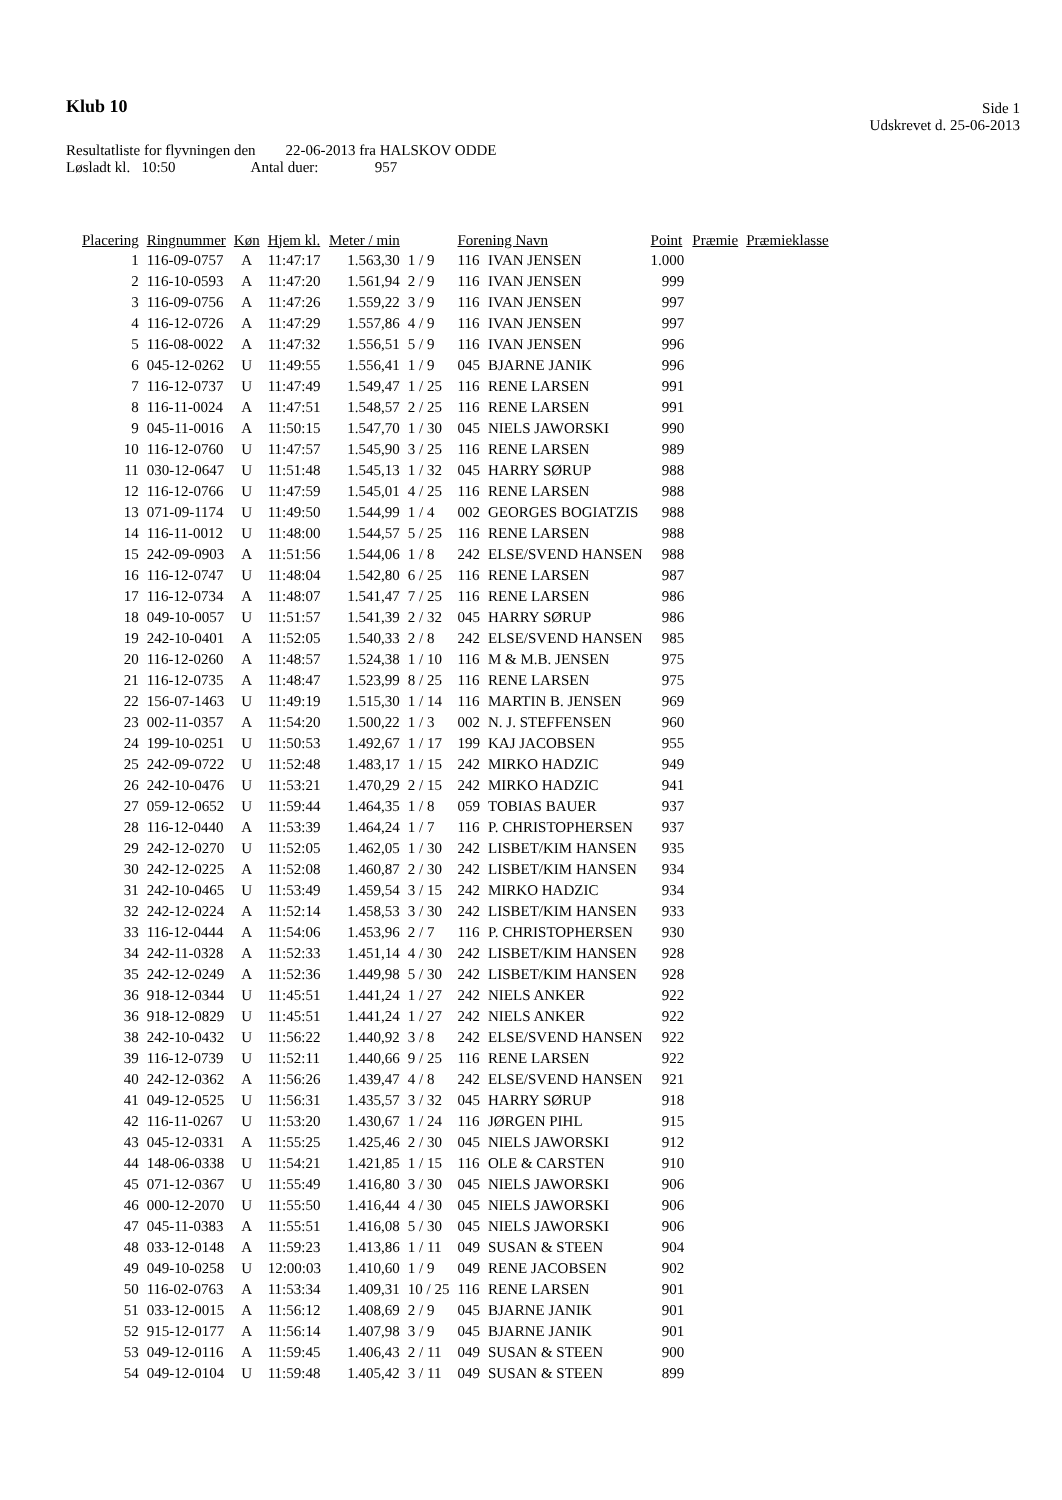Klub 10
Side 1
Udskrevet d. 25-06-2013
Resultatliste for flyvningen den 22-06-2013 fra HALSKOV ODDE
Løsladt kl. 10:50 Antal duer: 957
| Placering | Ringnummer | Køn | Hjem kl. | Meter / min | | Forening Navn | | Point | Præmie | Præmieklasse |
| --- | --- | --- | --- | --- | --- | --- | --- | --- | --- | --- |
| 1 | 116-09-0757 | A | 11:47:17 | 1.563,30 | 1 / 9 | 116 | IVAN JENSEN | 1.000 | | |
| 2 | 116-10-0593 | A | 11:47:20 | 1.561,94 | 2 / 9 | 116 | IVAN JENSEN | 999 | | |
| 3 | 116-09-0756 | A | 11:47:26 | 1.559,22 | 3 / 9 | 116 | IVAN JENSEN | 997 | | |
| 4 | 116-12-0726 | A | 11:47:29 | 1.557,86 | 4 / 9 | 116 | IVAN JENSEN | 997 | | |
| 5 | 116-08-0022 | A | 11:47:32 | 1.556,51 | 5 / 9 | 116 | IVAN JENSEN | 996 | | |
| 6 | 045-12-0262 | U | 11:49:55 | 1.556,41 | 1 / 9 | 045 | BJARNE JANIK | 996 | | |
| 7 | 116-12-0737 | U | 11:47:49 | 1.549,47 | 1 / 25 | 116 | RENE LARSEN | 991 | | |
| 8 | 116-11-0024 | A | 11:47:51 | 1.548,57 | 2 / 25 | 116 | RENE LARSEN | 991 | | |
| 9 | 045-11-0016 | A | 11:50:15 | 1.547,70 | 1 / 30 | 045 | NIELS JAWORSKI | 990 | | |
| 10 | 116-12-0760 | U | 11:47:57 | 1.545,90 | 3 / 25 | 116 | RENE LARSEN | 989 | | |
| 11 | 030-12-0647 | U | 11:51:48 | 1.545,13 | 1 / 32 | 045 | HARRY SØRUP | 988 | | |
| 12 | 116-12-0766 | U | 11:47:59 | 1.545,01 | 4 / 25 | 116 | RENE LARSEN | 988 | | |
| 13 | 071-09-1174 | U | 11:49:50 | 1.544,99 | 1 / 4 | 002 | GEORGES BOGIATZIS | 988 | | |
| 14 | 116-11-0012 | U | 11:48:00 | 1.544,57 | 5 / 25 | 116 | RENE LARSEN | 988 | | |
| 15 | 242-09-0903 | A | 11:51:56 | 1.544,06 | 1 / 8 | 242 | ELSE/SVEND HANSEN | 988 | | |
| 16 | 116-12-0747 | U | 11:48:04 | 1.542,80 | 6 / 25 | 116 | RENE LARSEN | 987 | | |
| 17 | 116-12-0734 | A | 11:48:07 | 1.541,47 | 7 / 25 | 116 | RENE LARSEN | 986 | | |
| 18 | 049-10-0057 | U | 11:51:57 | 1.541,39 | 2 / 32 | 045 | HARRY SØRUP | 986 | | |
| 19 | 242-10-0401 | A | 11:52:05 | 1.540,33 | 2 / 8 | 242 | ELSE/SVEND HANSEN | 985 | | |
| 20 | 116-12-0260 | A | 11:48:57 | 1.524,38 | 1 / 10 | 116 | M & M.B. JENSEN | 975 | | |
| 21 | 116-12-0735 | A | 11:48:47 | 1.523,99 | 8 / 25 | 116 | RENE LARSEN | 975 | | |
| 22 | 156-07-1463 | U | 11:49:19 | 1.515,30 | 1 / 14 | 116 | MARTIN B. JENSEN | 969 | | |
| 23 | 002-11-0357 | A | 11:54:20 | 1.500,22 | 1 / 3 | 002 | N. J. STEFFENSEN | 960 | | |
| 24 | 199-10-0251 | U | 11:50:53 | 1.492,67 | 1 / 17 | 199 | KAJ JACOBSEN | 955 | | |
| 25 | 242-09-0722 | U | 11:52:48 | 1.483,17 | 1 / 15 | 242 | MIRKO HADZIC | 949 | | |
| 26 | 242-10-0476 | U | 11:53:21 | 1.470,29 | 2 / 15 | 242 | MIRKO HADZIC | 941 | | |
| 27 | 059-12-0652 | U | 11:59:44 | 1.464,35 | 1 / 8 | 059 | TOBIAS BAUER | 937 | | |
| 28 | 116-12-0440 | A | 11:53:39 | 1.464,24 | 1 / 7 | 116 | P. CHRISTOPHERSEN | 937 | | |
| 29 | 242-12-0270 | U | 11:52:05 | 1.462,05 | 1 / 30 | 242 | LISBET/KIM HANSEN | 935 | | |
| 30 | 242-12-0225 | A | 11:52:08 | 1.460,87 | 2 / 30 | 242 | LISBET/KIM HANSEN | 934 | | |
| 31 | 242-10-0465 | U | 11:53:49 | 1.459,54 | 3 / 15 | 242 | MIRKO HADZIC | 934 | | |
| 32 | 242-12-0224 | A | 11:52:14 | 1.458,53 | 3 / 30 | 242 | LISBET/KIM HANSEN | 933 | | |
| 33 | 116-12-0444 | A | 11:54:06 | 1.453,96 | 2 / 7 | 116 | P. CHRISTOPHERSEN | 930 | | |
| 34 | 242-11-0328 | A | 11:52:33 | 1.451,14 | 4 / 30 | 242 | LISBET/KIM HANSEN | 928 | | |
| 35 | 242-12-0249 | A | 11:52:36 | 1.449,98 | 5 / 30 | 242 | LISBET/KIM HANSEN | 928 | | |
| 36 | 918-12-0344 | U | 11:45:51 | 1.441,24 | 1 / 27 | 242 | NIELS ANKER | 922 | | |
| 36 | 918-12-0829 | U | 11:45:51 | 1.441,24 | 1 / 27 | 242 | NIELS ANKER | 922 | | |
| 38 | 242-10-0432 | U | 11:56:22 | 1.440,92 | 3 / 8 | 242 | ELSE/SVEND HANSEN | 922 | | |
| 39 | 116-12-0739 | U | 11:52:11 | 1.440,66 | 9 / 25 | 116 | RENE LARSEN | 922 | | |
| 40 | 242-12-0362 | A | 11:56:26 | 1.439,47 | 4 / 8 | 242 | ELSE/SVEND HANSEN | 921 | | |
| 41 | 049-12-0525 | U | 11:56:31 | 1.435,57 | 3 / 32 | 045 | HARRY SØRUP | 918 | | |
| 42 | 116-11-0267 | U | 11:53:20 | 1.430,67 | 1 / 24 | 116 | JØRGEN PIHL | 915 | | |
| 43 | 045-12-0331 | A | 11:55:25 | 1.425,46 | 2 / 30 | 045 | NIELS JAWORSKI | 912 | | |
| 44 | 148-06-0338 | U | 11:54:21 | 1.421,85 | 1 / 15 | 116 | OLE & CARSTEN | 910 | | |
| 45 | 071-12-0367 | U | 11:55:49 | 1.416,80 | 3 / 30 | 045 | NIELS JAWORSKI | 906 | | |
| 46 | 000-12-2070 | U | 11:55:50 | 1.416,44 | 4 / 30 | 045 | NIELS JAWORSKI | 906 | | |
| 47 | 045-11-0383 | A | 11:55:51 | 1.416,08 | 5 / 30 | 045 | NIELS JAWORSKI | 906 | | |
| 48 | 033-12-0148 | A | 11:59:23 | 1.413,86 | 1 / 11 | 049 | SUSAN & STEEN | 904 | | |
| 49 | 049-10-0258 | U | 12:00:03 | 1.410,60 | 1 / 9 | 049 | RENE JACOBSEN | 902 | | |
| 50 | 116-02-0763 | A | 11:53:34 | 1.409,31 | 10 / 25 | 116 | RENE LARSEN | 901 | | |
| 51 | 033-12-0015 | A | 11:56:12 | 1.408,69 | 2 / 9 | 045 | BJARNE JANIK | 901 | | |
| 52 | 915-12-0177 | A | 11:56:14 | 1.407,98 | 3 / 9 | 045 | BJARNE JANIK | 901 | | |
| 53 | 049-12-0116 | A | 11:59:45 | 1.406,43 | 2 / 11 | 049 | SUSAN & STEEN | 900 | | |
| 54 | 049-12-0104 | U | 11:59:48 | 1.405,42 | 3 / 11 | 049 | SUSAN & STEEN | 899 | | |